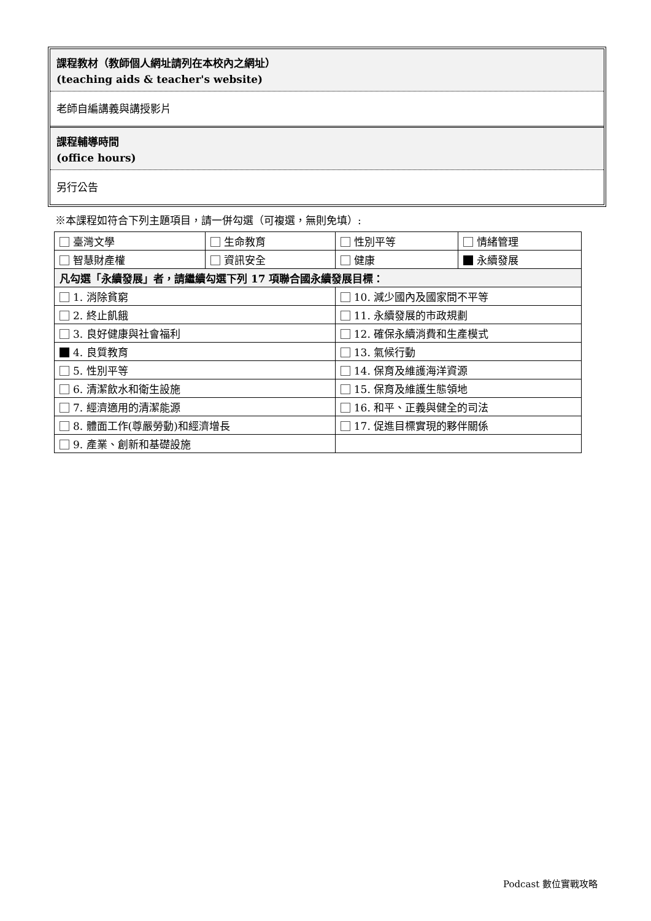課程教材（教師個人網址請列在本校內之網址）
(teaching aids & teacher's website)
老師自編講義與講授影片
課程輔導時間
(office hours)
另行公告
※本課程如符合下列主題項目，請一併勾選（可複選，無則免填）:
| 臺灣文學 | 生命教育 | 性別平等 | 情緒管理 |
| 智慧財產權 | 資訊安全 | 健康 | 永續發展 |
| 凡勾選「永續發展」者，請繼續勾選下列 17 項聯合國永續發展目標： | | | |
| 1. 消除貧窮 | | 10. 減少國內及國家間不平等 | |
| 2. 終止飢餓 | | 11. 永續發展的市政規劃 | |
| 3. 良好健康與社會福利 | | 12. 確保永續消費和生產模式 | |
| 4. 良質教育 | | 13. 氣候行動 | |
| 5. 性別平等 | | 14. 保育及維護海洋資源 | |
| 6. 清潔飲水和衛生設施 | | 15. 保育及維護生態領地 | |
| 7. 經濟適用的清潔能源 | | 16. 和平、正義與健全的司法 | |
| 8. 體面工作(尊嚴勞動)和經濟增長 | | 17. 促進目標實現的夥伴關係 | |
| 9. 產業、創新和基礎設施 | | | |
Podcast 數位實戰攻略